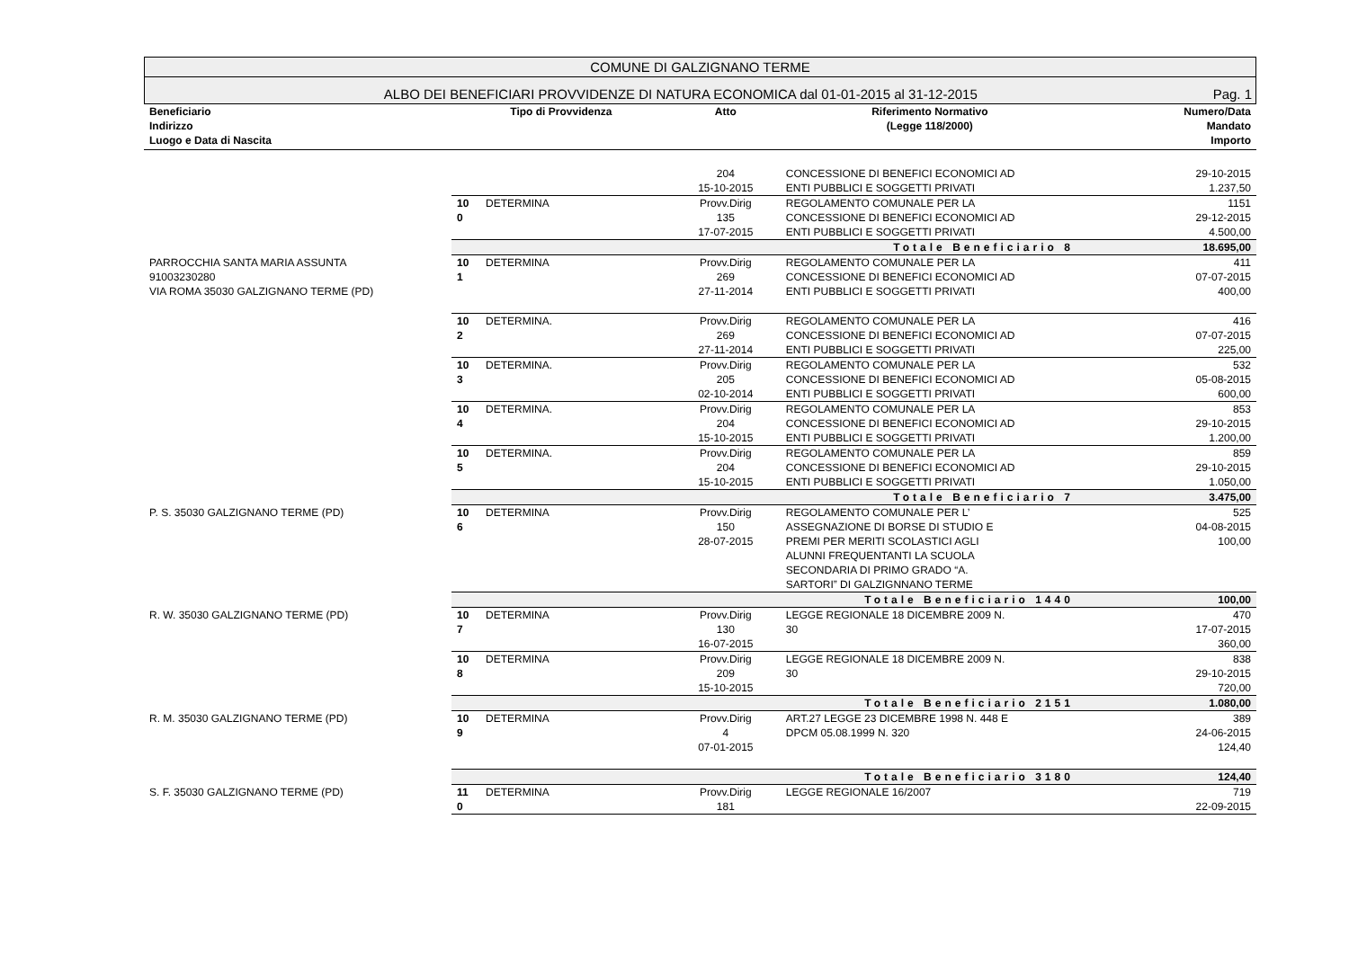COMUNE DI GALZIGNANO TERME
ALBO DEI BENEFICIARI PROVVIDENZE DI NATURA ECONOMICA dal 01-01-2015 al 31-12-2015 Pag. 1
| Beneficiario Indirizzo Luogo e Data di Nascita | Tipo di Provvidenza | | Atto | Riferimento Normativo (Legge 118/2000) | Numero/Data Mandato Importo |
| --- | --- | --- | --- | --- | --- |
| | | | 204 15-10-2015 | CONCESSIONE DI BENEFICI ECONOMICI AD ENTI PUBBLICI E SOGGETTI PRIVATI | 29-10-2015 1.237,50 |
| | 10 0 | DETERMINA | Provv.Dirig 135 17-07-2015 | REGOLAMENTO COMUNALE PER LA CONCESSIONE DI BENEFICI ECONOMICI AD ENTI PUBBLICI E SOGGETTI PRIVATI | 1151 29-12-2015 4.500,00 |
| | Totale Beneficiario 8 | | | | 18.695,00 |
| PARROCCHIA SANTA MARIA ASSUNTA 91003230280 VIA ROMA 35030 GALZIGNANO TERME (PD) | 10 1 | DETERMINA | Provv.Dirig 269 27-11-2014 | REGOLAMENTO COMUNALE PER LA CONCESSIONE DI BENEFICI ECONOMICI AD ENTI PUBBLICI E SOGGETTI PRIVATI | 411 07-07-2015 400,00 |
| | 10 2 | DETERMINA. | Provv.Dirig 269 27-11-2014 | REGOLAMENTO COMUNALE PER LA CONCESSIONE DI BENEFICI ECONOMICI AD ENTI PUBBLICI E SOGGETTI PRIVATI | 416 07-07-2015 225,00 |
| | 10 3 | DETERMINA. | Provv.Dirig 205 02-10-2014 | REGOLAMENTO COMUNALE PER LA CONCESSIONE DI BENEFICI ECONOMICI AD ENTI PUBBLICI E SOGGETTI PRIVATI | 532 05-08-2015 600,00 |
| | 10 4 | DETERMINA. | Provv.Dirig 204 15-10-2015 | REGOLAMENTO COMUNALE PER LA CONCESSIONE DI BENEFICI ECONOMICI AD ENTI PUBBLICI E SOGGETTI PRIVATI | 853 29-10-2015 1.200,00 |
| | 10 5 | DETERMINA. | Provv.Dirig 204 15-10-2015 | REGOLAMENTO COMUNALE PER LA CONCESSIONE DI BENEFICI ECONOMICI AD ENTI PUBBLICI E SOGGETTI PRIVATI | 859 29-10-2015 1.050,00 |
| | Totale Beneficiario 7 | | | | 3.475,00 |
| P. S. 35030 GALZIGNANO TERME (PD) | 10 6 | DETERMINA | Provv.Dirig 150 28-07-2015 | REGOLAMENTO COMUNALE PER L’ ASSEGNAZIONE DI BORSE DI STUDIO E PREMI PER MERITI SCOLASTICI AGLI ALUNNI FREQUENTANTI LA SCUOLA SECONDARIA DI PRIMO GRADO “A. SARTORI” DI GALZIGNNANO TERME | 525 04-08-2015 100,00 |
| | Totale Beneficiario 1440 | | | | 100,00 |
| R. W. 35030 GALZIGNANO TERME (PD) | 10 7 | DETERMINA | Provv.Dirig 130 16-07-2015 | LEGGE REGIONALE 18 DICEMBRE 2009 N. 30 | 470 17-07-2015 360,00 |
| | 10 8 | DETERMINA | Provv.Dirig 209 15-10-2015 | LEGGE REGIONALE 18 DICEMBRE 2009 N. 30 | 838 29-10-2015 720,00 |
| | Totale Beneficiario 2151 | | | | 1.080,00 |
| R. M. 35030 GALZIGNANO TERME (PD) | 10 9 | DETERMINA | Provv.Dirig 4 07-01-2015 | ART.27 LEGGE 23 DICEMBRE 1998 N. 448 E DPCM 05.08.1999 N. 320 | 389 24-06-2015 124,40 |
| | Totale Beneficiario 3180 | | | | 124,40 |
| S. F. 35030 GALZIGNANO TERME (PD) | 11 0 | DETERMINA | Provv.Dirig 181 | LEGGE REGIONALE 16/2007 | 719 22-09-2015 |